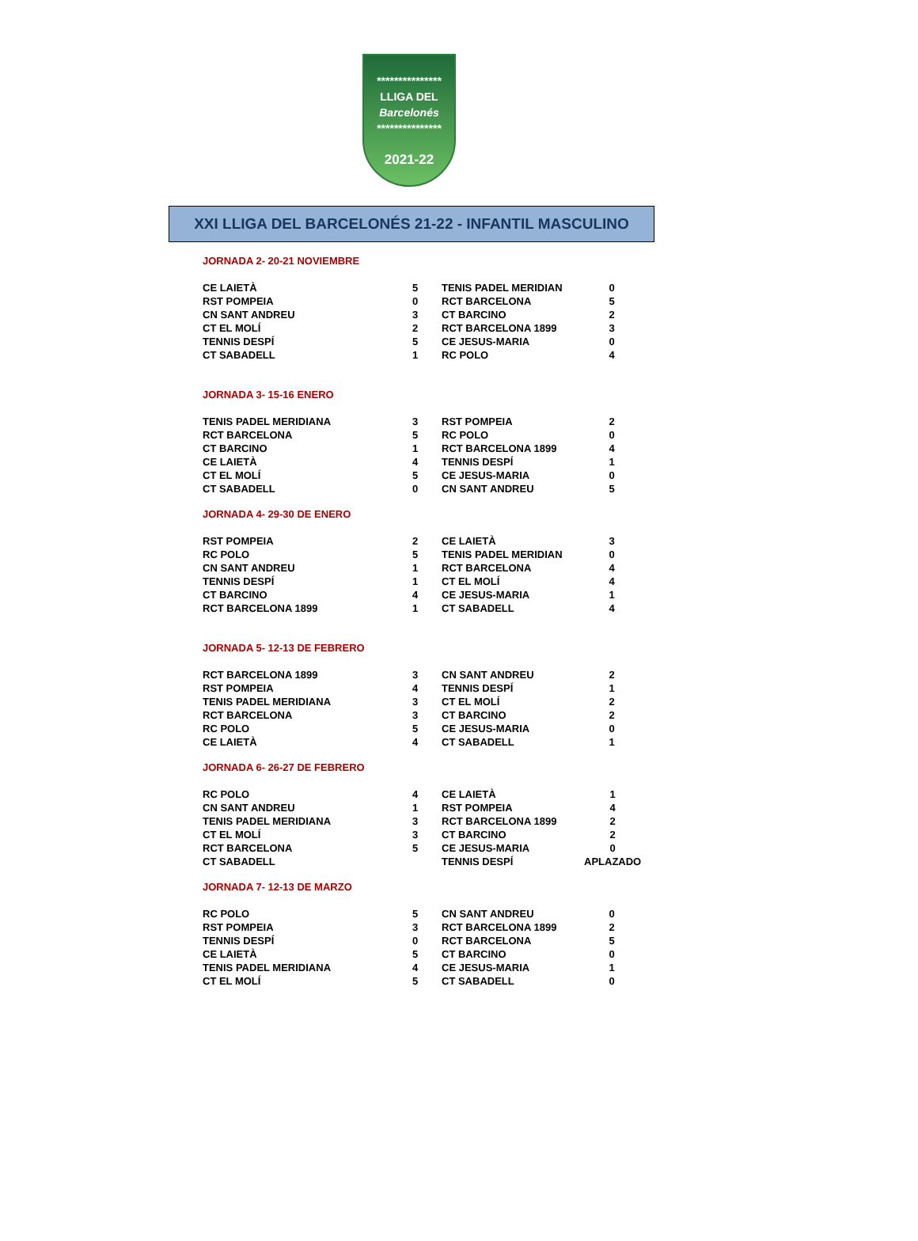***************
LLIGA DEL
Barcelonés
***************
2021-22
XXI LLIGA DEL BARCELONÉS 21-22 - INFANTIL MASCULINO
JORNADA 2- 20-21 NOVIEMBRE
| CE LAIETÀ | 5 | TENIS PADEL MERIDIAN | 0 |
| RST POMPEIA | 0 | RCT BARCELONA | 5 |
| CN SANT ANDREU | 3 | CT BARCINO | 2 |
| CT EL MOLÍ | 2 | RCT BARCELONA 1899 | 3 |
| TENNIS DESPÍ | 5 | CE JESUS-MARIA | 0 |
| CT SABADELL | 1 | RC POLO | 4 |
JORNADA 3- 15-16 ENERO
| TENIS PADEL MERIDIANA | 3 | RST POMPEIA | 2 |
| RCT BARCELONA | 5 | RC POLO | 0 |
| CT BARCINO | 1 | RCT BARCELONA 1899 | 4 |
| CE LAIETÀ | 4 | TENNIS DESPÍ | 1 |
| CT EL MOLÍ | 5 | CE JESUS-MARIA | 0 |
| CT SABADELL | 0 | CN SANT ANDREU | 5 |
JORNADA 4- 29-30 DE ENERO
| RST POMPEIA | 2 | CE LAIETÀ | 3 |
| RC POLO | 5 | TENIS PADEL MERIDIAN | 0 |
| CN SANT ANDREU | 1 | RCT BARCELONA | 4 |
| TENNIS DESPÍ | 1 | CT EL MOLÍ | 4 |
| CT BARCINO | 4 | CE JESUS-MARIA | 1 |
| RCT BARCELONA 1899 | 1 | CT SABADELL | 4 |
JORNADA 5- 12-13 DE FEBRERO
| RCT BARCELONA 1899 | 3 | CN SANT ANDREU | 2 |
| RST POMPEIA | 4 | TENNIS DESPÍ | 1 |
| TENIS PADEL MERIDIANA | 3 | CT EL MOLÍ | 2 |
| RCT BARCELONA | 3 | CT BARCINO | 2 |
| RC POLO | 5 | CE JESUS-MARIA | 0 |
| CE LAIETÀ | 4 | CT SABADELL | 1 |
JORNADA 6- 26-27 DE FEBRERO
| RC POLO | 4 | CE LAIETÀ | 1 |
| CN SANT ANDREU | 1 | RST POMPEIA | 4 |
| TENIS PADEL MERIDIANA | 3 | RCT BARCELONA 1899 | 2 |
| CT EL MOLÍ | 3 | CT BARCINO | 2 |
| RCT BARCELONA | 5 | CE JESUS-MARIA | 0 |
| CT SABADELL | | TENNIS DESPÍ | APLAZADO |
JORNADA 7- 12-13 DE MARZO
| RC POLO | 5 | CN SANT ANDREU | 0 |
| RST POMPEIA | 3 | RCT BARCELONA 1899 | 2 |
| TENNIS DESPÍ | 0 | RCT BARCELONA | 5 |
| CE LAIETÀ | 5 | CT BARCINO | 0 |
| TENIS PADEL MERIDIANA | 4 | CE JESUS-MARIA | 1 |
| CT EL MOLÍ | 5 | CT SABADELL | 0 |